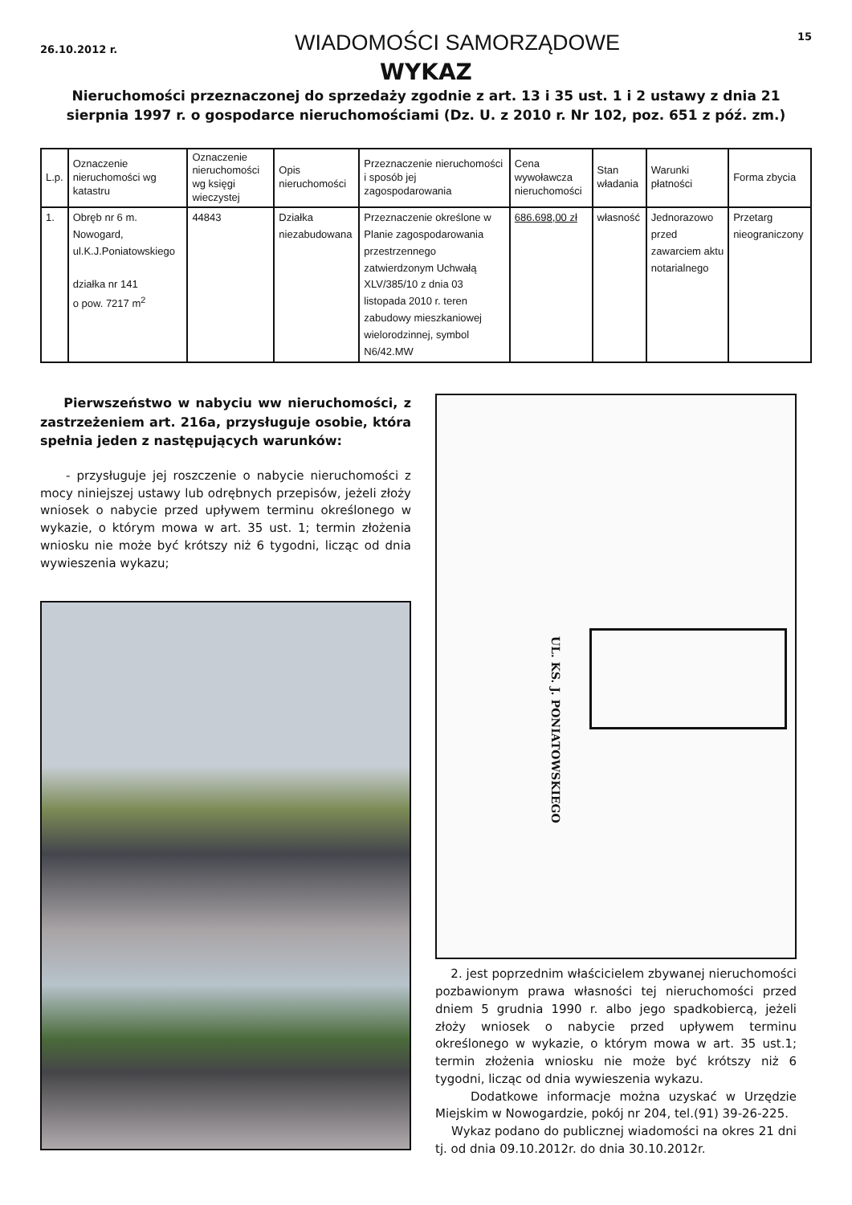26.10.2012 r. WIADOMOŚCI SAMORZĄDOWE 15
WYKAZ
Nieruchomości przeznaczonej do sprzedaży zgodnie z art. 13 i 35 ust. 1 i 2 ustawy z dnia 21 sierpnia 1997 r. o gospodarce nieruchomościami (Dz. U. z 2010 r. Nr 102, poz. 651 z póź. zm.)
| L.p. | Oznaczenie nieruchomości wg katastru | Oznaczenie nieruchomości wg księgi wieczystej | Opis nieruchomości | Przeznaczenie nieruchomości i sposób jej zagospodarowania | Cena wywoławcza nieruchomości | Stan władania | Warunki płatności | Forma zbycia |
| --- | --- | --- | --- | --- | --- | --- | --- | --- |
| 1. | Obręb nr 6 m. Nowogard, ul.K.J.Poniatowskiego działka nr 141 o pow. 7217 m<sup>2</sup> | 44843 | Działka niezabudowana | Przeznaczenie określone w Planie zagospodarowania przestrzennego zatwierdzonym Uchwałą XLV/385/10 z dnia 03 listopada 2010 r. teren zabudowy mieszkaniowej wielorodzinnej, symbol N6/42.MW | 686.698,00 zł | własność | Jednorazowo przed zawarciem aktu notarialnego | Przetarg nieograniczony |
Pierwszeństwo w nabyciu ww nieruchomości, z zastrzeżeniem art. 216a, przysługuje osobie, która spełnia jeden z następujących warunków:
- przysługuje jej roszczenie o nabycie nieruchomości z mocy niniejszej ustawy lub odrębnych przepisów, jeżeli złoży wniosek o nabycie przed upływem terminu określonego w wykazie, o którym mowa w art. 35 ust. 1; termin złożenia wniosku nie może być krótszy niż 6 tygodni, licząc od dnia wywieszenia wykazu;
UL. KS. J. PONIATOWSKIEGO
2. jest poprzednim właścicielem zbywanej nieruchomości pozbawionym prawa własności tej nieruchomości przed dniem 5 grudnia 1990 r. albo jego spadkobiercą, jeżeli złoży wniosek o nabycie przed upływem terminu określonego w wykazie, o którym mowa w art. 35 ust.1; termin złożenia wniosku nie może być krótszy niż 6 tygodni, licząc od dnia wywieszenia wykazu.
Dodatkowe informacje można uzyskać w Urzędzie Miejskim w Nowogardzie, pokój nr 204, tel.(91) 39-26-225.
Wykaz podano do publicznej wiadomości na okres 21 dni tj. od dnia 09.10.2012r. do dnia 30.10.2012r.